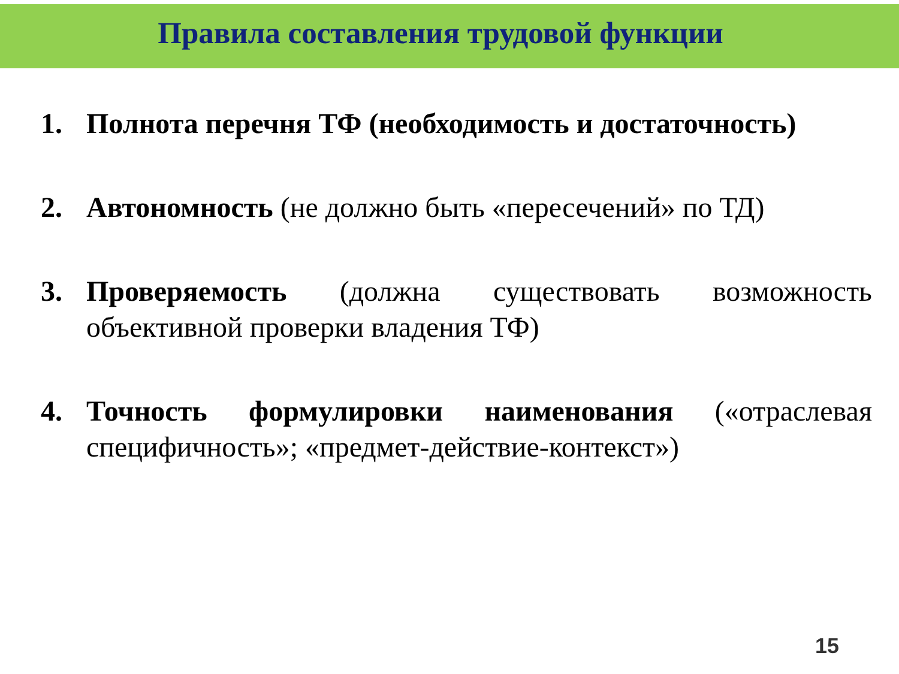Правила составления трудовой функции
1. Полнота перечня ТФ (необходимость и достаточность)
2. Автономность (не должно быть «пересечений» по ТД)
3. Проверяемость (должна существовать возможность объективной проверки владения ТФ)
4. Точность формулировки наименования («отраслевая специфичность»; «предмет-действие-контекст»)
15